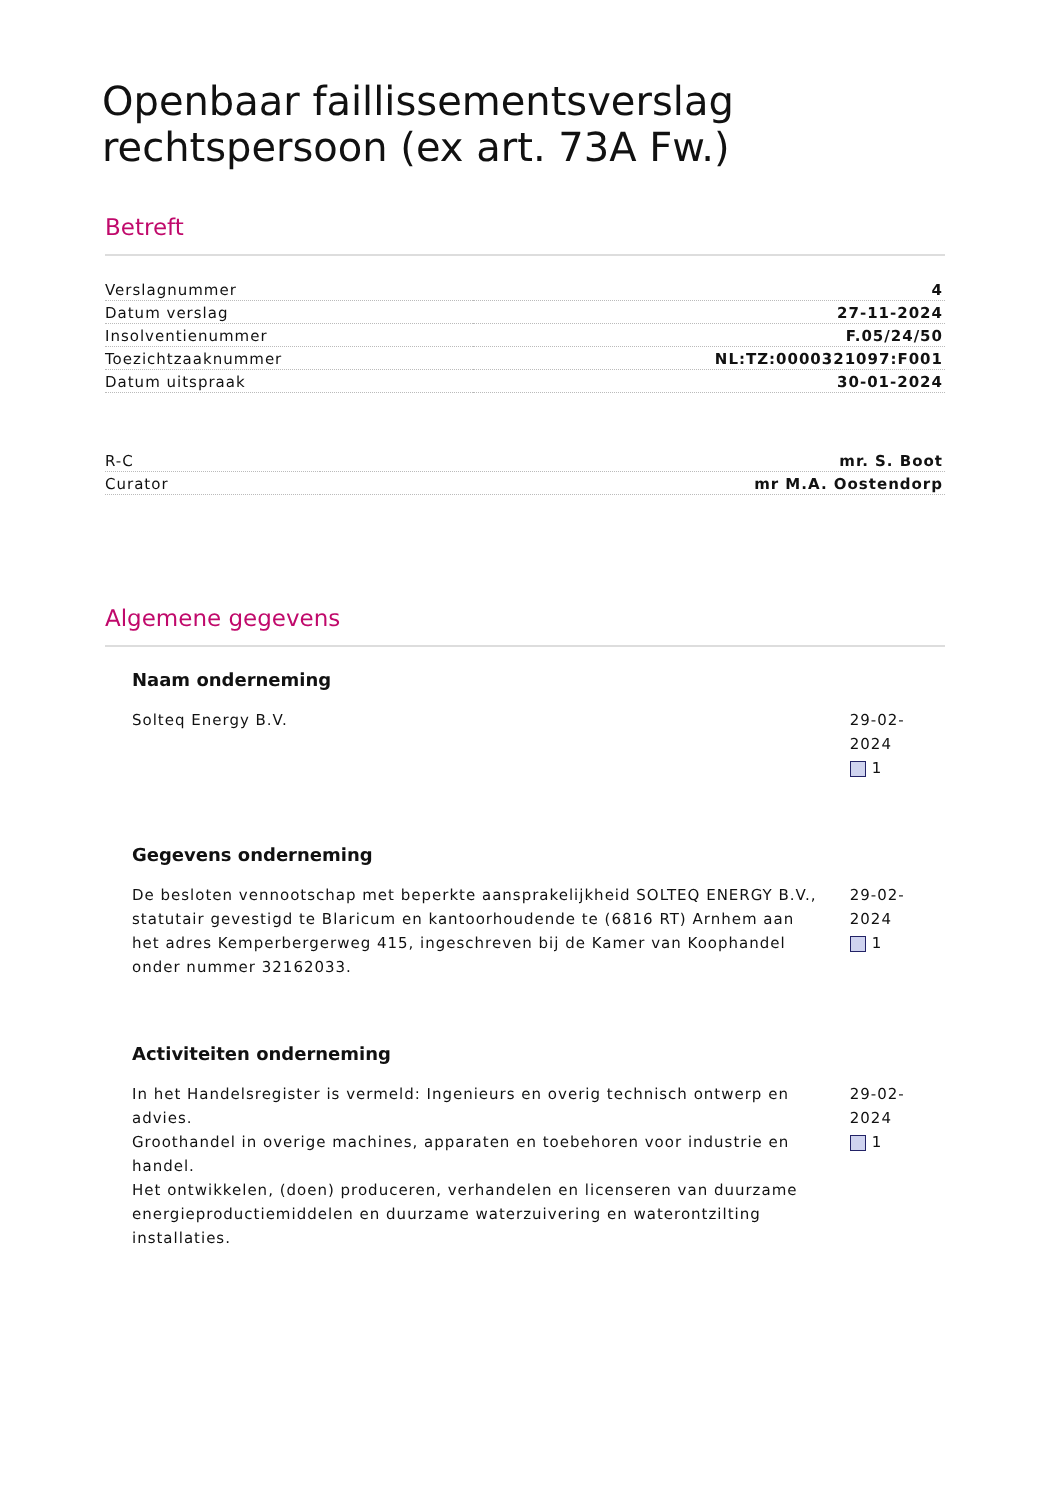Openbaar faillissementsverslag rechtspersoon (ex art. 73A Fw.)
Betreft
| Verslagnummer | 4 |
| Datum verslag | 27-11-2024 |
| Insolventienummer | F.05/24/50 |
| Toezichtzaaknummer | NL:TZ:0000321097:F001 |
| Datum uitspraak | 30-01-2024 |
| R-C | mr. S. Boot |
| Curator | mr M.A. Oostendorp |
Algemene gegevens
Naam onderneming
Solteq Energy B.V. 29-02-2024
1
Gegevens onderneming
De besloten vennootschap met beperkte aansprakelijkheid SOLTEQ ENERGY B.V., statutair gevestigd te Blaricum en kantoorhoudende te (6816 RT) Arnhem aan het adres Kemperbergerweg 415, ingeschreven bij de Kamer van Koophandel onder nummer 32162033.
29-02-2024
1
Activiteiten onderneming
In het Handelsregister is vermeld: Ingenieurs en overig technisch ontwerp en advies.
Groothandel in overige machines, apparaten en toebehoren voor industrie en handel.
Het ontwikkelen, (doen) produceren, verhandelen en licenseren van duurzame energieproductiemiddelen en duurzame waterzuivering en waterontzilting installaties.
29-02-2024
1